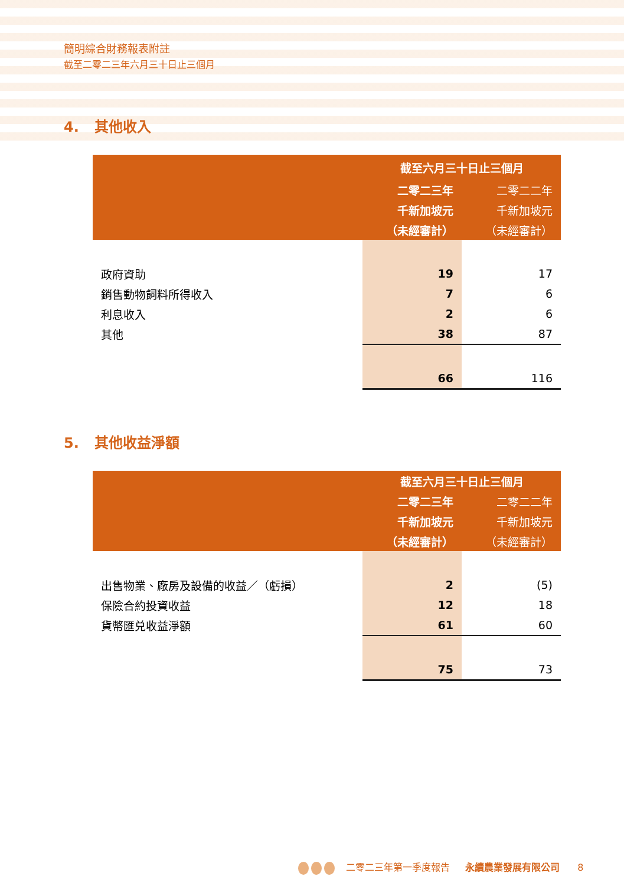簡明綜合財務報表附註
截至二零二三年六月三十日止三個月
4. 其他收入
| | 截至六月三十日止三個月 | |
| --- | --- | --- |
| | 二零二三年 | 二零二二年 |
| | 千新加坡元 | 千新加坡元 |
| | （未經審計） | （未經審計） |
| 政府資助 | 19 | 17 |
| 銷售動物飼料所得收入 | 7 | 6 |
| 利息收入 | 2 | 6 |
| 其他 | 38 | 87 |
| | 66 | 116 |
5. 其他收益淨額
| | 截至六月三十日止三個月 | |
| --- | --- | --- |
| | 二零二三年 | 二零二二年 |
| | 千新加坡元 | 千新加坡元 |
| | （未經審計） | （未經審計） |
| 出售物業、廠房及設備的收益／（虧損） | 2 | (5) |
| 保險合約投資收益 | 12 | 18 |
| 貨幣匯兑收益淨額 | 61 | 60 |
| | 75 | 73 |
二零二三年第一季度報告 永續農業發展有限公司 8